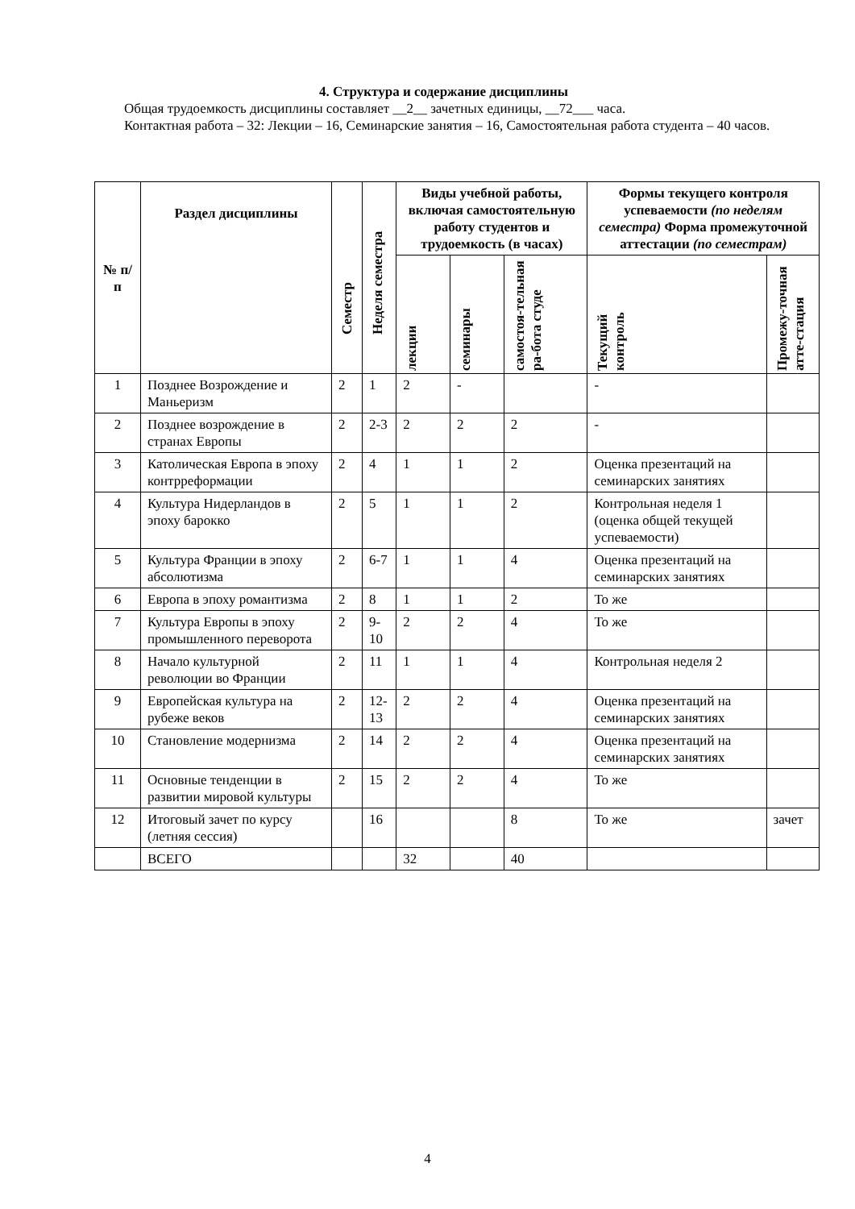4. Структура и содержание дисциплины
Общая трудоемкость дисциплины составляет __2__ зачетных единицы, __72___ часа.
Контактная работа – 32: Лекции – 16, Семинарские занятия – 16, Самостоятельная работа студента – 40 часов.
| № п/п | Раздел дисциплины | Семестр | Неделя семестра | Виды учебной работы, включая самостоятельную работу студентов и трудоемкость (в часах) | | | Формы текущего контроля успеваемости (по неделям семестра) Форма промежуточной аттестации (по семестрам) | |
| --- | --- | --- | --- | --- | --- | --- | --- | --- |
| | | | | лекции | семинары | самостоя-тельная ра-бота студе | Текущий контроль | Промежу-точная атте-стация |
| 1 | Позднее Возрождение и Маньеризм | 2 | 1 | 2 | - | | - | |
| 2 | Позднее возрождение в странах Европы | 2 | 2-3 | 2 | 2 | 2 | - | |
| 3 | Католическая Европа в эпоху контрреформации | 2 | 4 | 1 | 1 | 2 | Оценка презентаций на семинарских занятиях | |
| 4 | Культура Нидерландов в эпоху барокко | 2 | 5 | 1 | 1 | 2 | Контрольная неделя 1 (оценка общей текущей успеваемости) | |
| 5 | Культура Франции в эпоху абсолютизма | 2 | 6-7 | 1 | 1 | 4 | Оценка презентаций на семинарских занятиях | |
| 6 | Европа в эпоху романтизма | 2 | 8 | 1 | 1 | 2 | То же | |
| 7 | Культура Европы в эпоху промышленного переворота | 2 | 9-10 | 2 | 2 | 4 | То же | |
| 8 | Начало культурной революции во Франции | 2 | 11 | 1 | 1 | 4 | Контрольная неделя 2 | |
| 9 | Европейская культура на рубеже веков | 2 | 12-13 | 2 | 2 | 4 | Оценка презентаций на семинарских занятиях | |
| 10 | Становление модернизма | 2 | 14 | 2 | 2 | 4 | Оценка презентаций на семинарских занятиях | |
| 11 | Основные тенденции в развитии мировой культуры | 2 | 15 | 2 | 2 | 4 | То же | |
| 12 | Итоговый зачет по курсу (летняя сессия) | | 16 | | | 8 | То же | зачет |
| | ВСЕГО | | | 32 | | 40 | | |
4